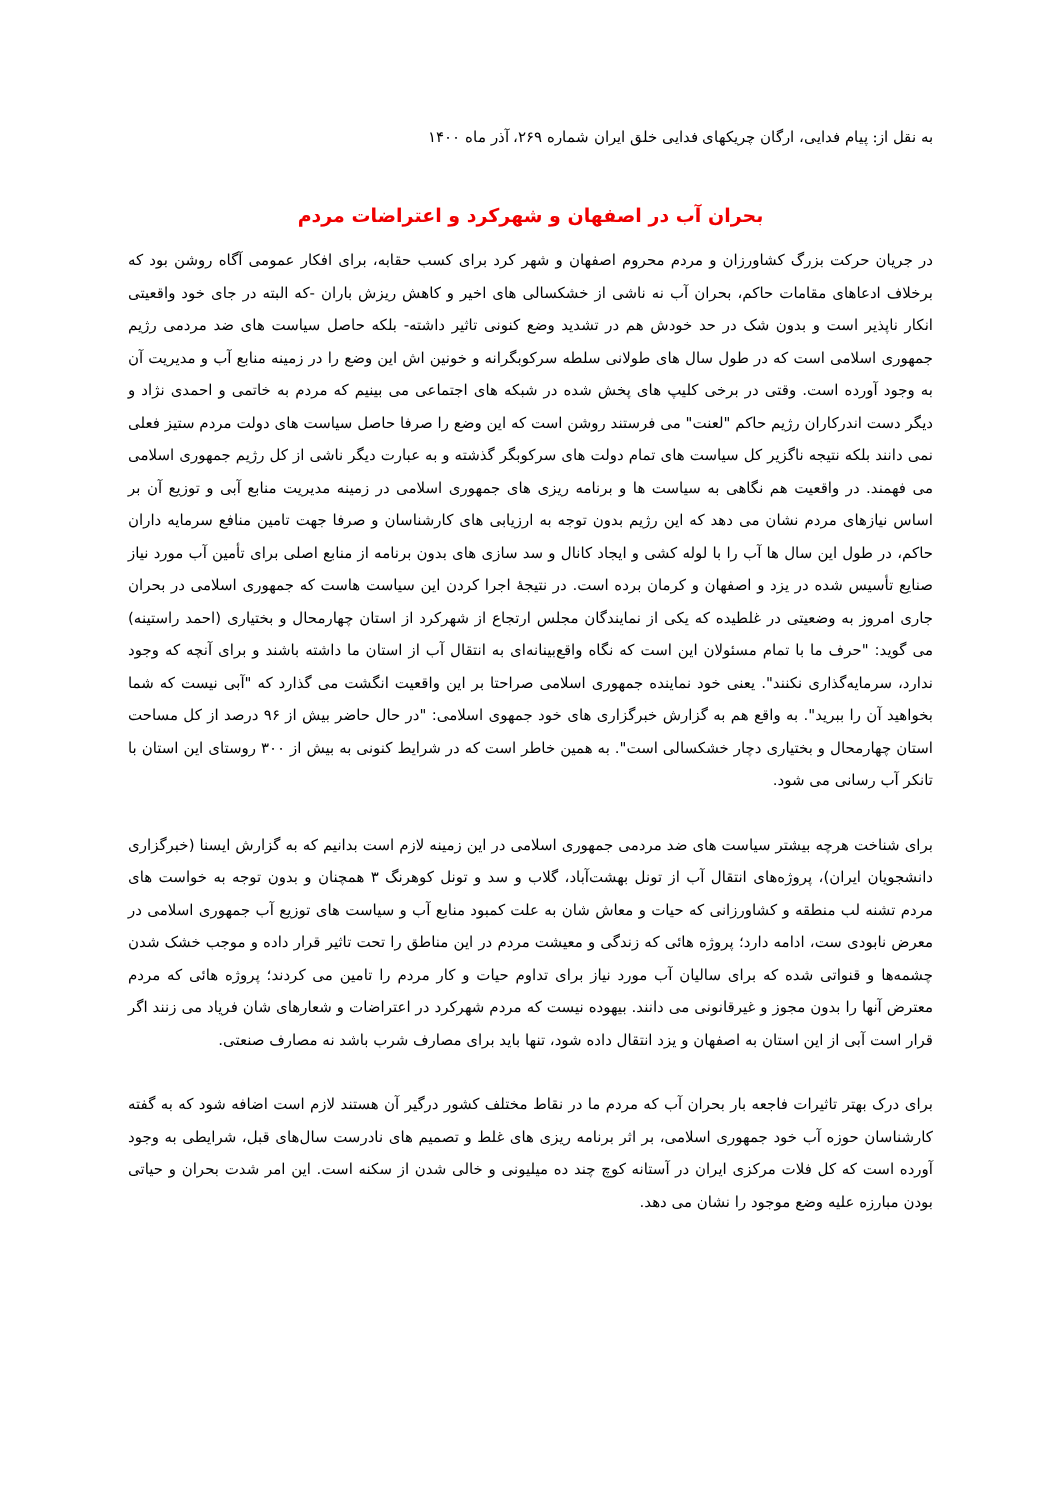به نقل از: پیام فدایی، ارگان چریکهای فدایی خلق ایران شماره ۲۶۹، آذر ماه ۱۴۰۰
بحران آب در اصفهان و شهرکرد و اعتراضات مردم
در جریان حرکت بزرگ کشاورزان و مردم محروم اصفهان و شهر کرد برای کسب حقابه، برای افکار عمومی آگاه روشن بود که برخلاف ادعاهای مقامات حاکم، بحران آب نه ناشی از خشکسالی های اخیر و کاهش ریزش باران -که البته در جای خود واقعیتی انکار ناپذیر است و بدون شک در حد خودش هم در تشدید وضع کنونی تاثیر داشته- بلکه حاصل سیاست های ضد مردمی رژیم جمهوری اسلامی است که در طول سال های طولانی سلطه سرکوبگرانه و خونین اش این وضع را در زمینه منابع آب و مدیریت آن به وجود آورده است. وقتی در برخی کلیپ های پخش شده در شبکه های اجتماعی می بینیم که مردم به خاتمی و احمدی نژاد و دیگر دست اندرکاران رژیم حاکم "لعنت" می فرستند روشن است که این وضع را صرفا حاصل سیاست های دولت مردم ستیز فعلی نمی دانند بلکه نتیجه ناگزیر کل سیاست های تمام دولت های سرکوبگر گذشته و به عبارت دیگر ناشی از کل رژیم جمهوری اسلامی می فهمند. در واقعیت هم نگاهی به سیاست ها و برنامه ریزی های جمهوری اسلامی در زمینه مدیریت منابع آبی و توزیع آن بر اساس نیازهای مردم نشان می دهد که این رژیم بدون توجه به ارزیابی های کارشناسان و صرفا جهت تامین منافع سرمایه داران حاکم، در طول این سال ها آب را با لوله کشی و ایجاد کانال و سد سازی های بدون برنامه از منابع اصلی برای تأمین آب مورد نیاز صنایع تأسیس شده در یزد و اصفهان و کرمان برده است. در نتیجهٔ اجرا کردن این سیاست هاست که جمهوری اسلامی در بحران جاری امروز به وضعیتی در غلطیده که یکی از نمایندگان مجلس ارتجاع از شهرکرد از استان چهارمحال و بختیاری (احمد راستینه) می گوید: "حرف ما با تمام مسئولان این است که نگاه واقع‌بینانه‌ای به انتقال آب از استان ما داشته باشند و برای آنچه که وجود ندارد، سرمایه‌گذاری نکنند". یعنی خود نماینده جمهوری اسلامی صراحتا بر این واقعیت انگشت می گذارد که "آبی نیست که شما بخواهید آن را ببرید". به واقع هم به گزارش خبرگزاری های خود جمهوی اسلامی: "در حال حاضر بیش از ۹۶ درصد از کل مساحت استان چهارمحال و بختیاری دچار خشکسالی است". به همین خاطر است که در شرایط کنونی به بیش از ۳۰۰ روستای این استان با تانکر آب رسانی می شود.
برای شناخت هرچه بیشتر سیاست های ضد مردمی جمهوری اسلامی در این زمینه لازم است بدانیم که به گزارش ایسنا (خبرگزاری دانشجویان ایران)، پروژه‌های انتقال آب از تونل بهشت‌آباد، گلاب و سد و تونل کوهرنگ ۳ همچنان و بدون توجه به خواست های مردم تشنه لب منطقه و کشاورزانی که حیات و معاش شان به علت کمبود منابع آب و سیاست های توزیع آب جمهوری اسلامی در معرض نابودی ست، ادامه دارد؛ پروژه هائی که زندگی و معیشت مردم در این مناطق را تحت تاثیر قرار داده و موجب خشک شدن چشمه‌ها و قنواتی شده که برای سالیان آب مورد نیاز برای تداوم حیات و کار مردم را تامین می کردند؛ پروژه هائی که مردم معترض آنها را بدون مجوز و غیرقانونی می دانند. بیهوده نیست که مردم شهرکرد در اعتراضات و شعارهای شان فریاد می زنند اگر قرار است آبی از این استان به اصفهان و یزد انتقال داده شود، تنها باید برای مصارف شرب باشد نه مصارف صنعتی.
برای درک بهتر تاثیرات فاجعه بار بحران آب که مردم ما در نقاط مختلف کشور درگیر آن هستند لازم است اضافه شود که به گفته کارشناسان حوزه آب خود جمهوری اسلامی، بر اثر برنامه ریزی های غلط و تصمیم های نادرست سال‌های قبل، شرایطی به وجود آورده است که کل فلات مرکزی ایران در آستانه کوچ چند ده میلیونی و خالی شدن از سکنه است. این امر شدت بحران و حیاتی بودن مبارزه علیه وضع موجود را نشان می دهد.